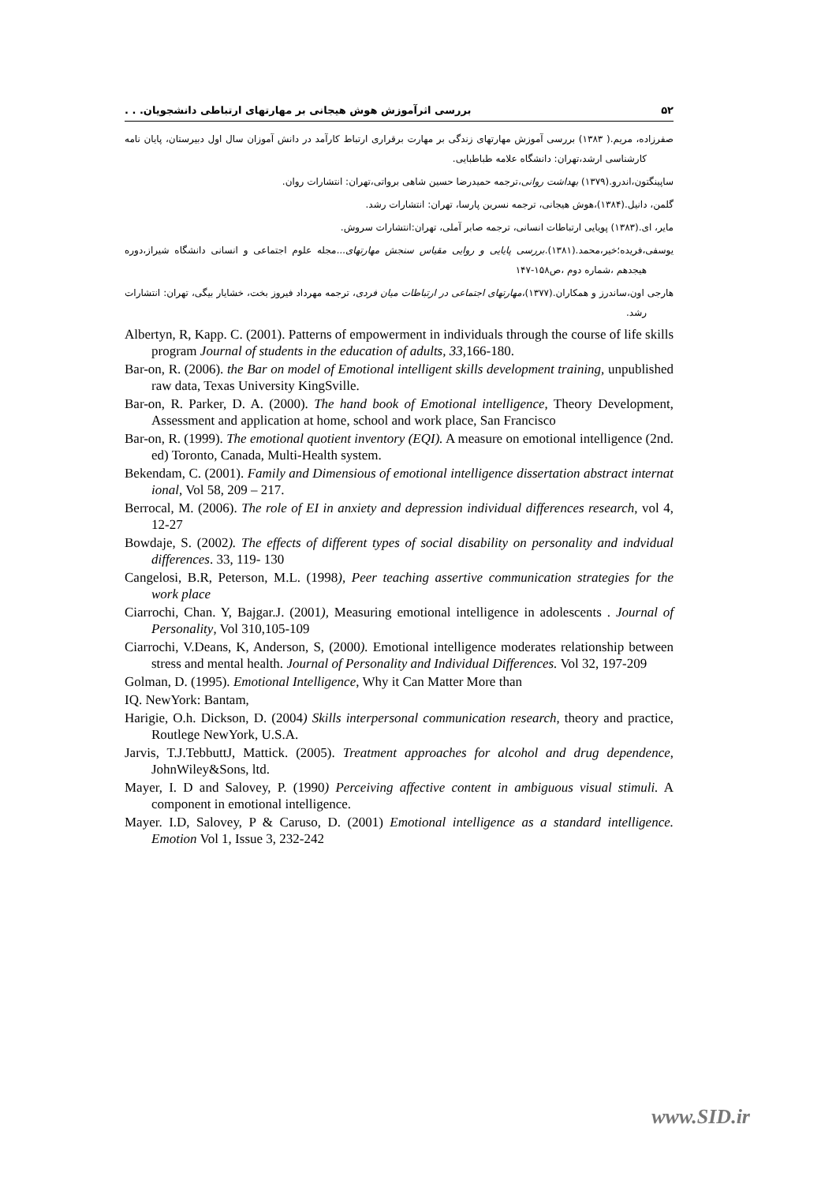۵۲ بررسی اثرآموزش هوش هیجانی بر مهارتهای ارتباطی دانشجویان. . .
صفرزاده، مریم.( ۱۳۸۳) بررسی آموزش مهارتهای زندگی بر مهارت برقراری ارتباط کارآمد در دانش آموزان سال اول دبیرستان، پایان نامه کارشناسی ارشد،تهران: دانشگاه علامه طباطبایی.
ساپینگتون،اندرو.(۱۳۷۹) بهداشت روانی،ترجمه حمیدرضا حسین شاهی برواتی،تهران: انتشارات روان.
گلمن، دانیل.(۱۳۸۴)،هوش هیجانی، ترجمه نسرین پارسا، تهران: انتشارات رشد.
مایر، ای.(۱۳۸۳) پویایی ارتباطات انسانی، ترجمه صابر آملی، تهران:انتشارات سروش.
یوسفی،فریده؛خیر،محمد.(۱۳۸۱).بررسی پایایی و روایی مقیاس سنجش مهارتهای... مجله علوم اجتماعی و انسانی دانشگاه شیراز،دوره هیجدهم ،شماره دوم ،ص۱۵۸-۱۴۷
هارجی اون،ساندرز و همکاران.(۱۳۷۷)،مهارتهای اجتماعی در ارتباطات میان فردی، ترجمه مهرداد فیروز بخت، خشایار بیگی، تهران: انتشارات رشد.
Albertyn, R, Kapp. C. (2001). Patterns of empowerment in individuals through the course of life skills program Journal of students in the education of adults, 33, 166-180.
Bar-on, R. (2006). the Bar on model of Emotional intelligent skills development training, unpublished raw data, Texas University KingSville.
Bar-on, R. Parker, D. A. (2000). The hand book of Emotional intelligence, Theory Development, Assessment and application at home, school and work place, San Francisco
Bar-on, R. (1999). The emotional quotient inventory (EQI). A measure on emotional intelligence (2nd. ed) Toronto, Canada, Multi-Health system.
Bekendam, C. (2001). Family and Dimensious of emotional intelligence dissertation abstract internat ional, Vol 58, 209 – 217.
Berrocal, M. (2006). The role of EI in anxiety and depression individual differences research, vol 4, 12-27
Bowdaje, S. (2002). The effects of different types of social disability on personality and indvidual differences. 33, 119- 130
Cangelosi, B.R, Peterson, M.L. (1998), Peer teaching assertive communication strategies for the work place
Ciarrochi, Chan. Y, Bajgar.J. (2001), Measuring emotional intelligence in adolescents . Journal of Personality, Vol 310,105-109
Ciarrochi, V.Deans, K, Anderson, S, (2000). Emotional intelligence moderates relationship between stress and mental health. Journal of Personality and Individual Differences. Vol 32, 197-209
Golman, D. (1995). Emotional Intelligence, Why it Can Matter More than
IQ. NewYork: Bantam,
Harigie, O.h. Dickson, D. (2004) Skills interpersonal communication research, theory and practice, Routlege NewYork, U.S.A.
Jarvis, T.J.TebbuttJ, Mattick. (2005). Treatment approaches for alcohol and drug dependence, JohnWiley&Sons, ltd.
Mayer, I. D and Salovey, P. (1990) Perceiving affective content in ambiguous visual stimuli. A component in emotional intelligence.
Mayer. I.D, Salovey, P & Caruso, D. (2001) Emotional intelligence as a standard intelligence. Emotion Vol 1, Issue 3, 232-242
www.SID.ir